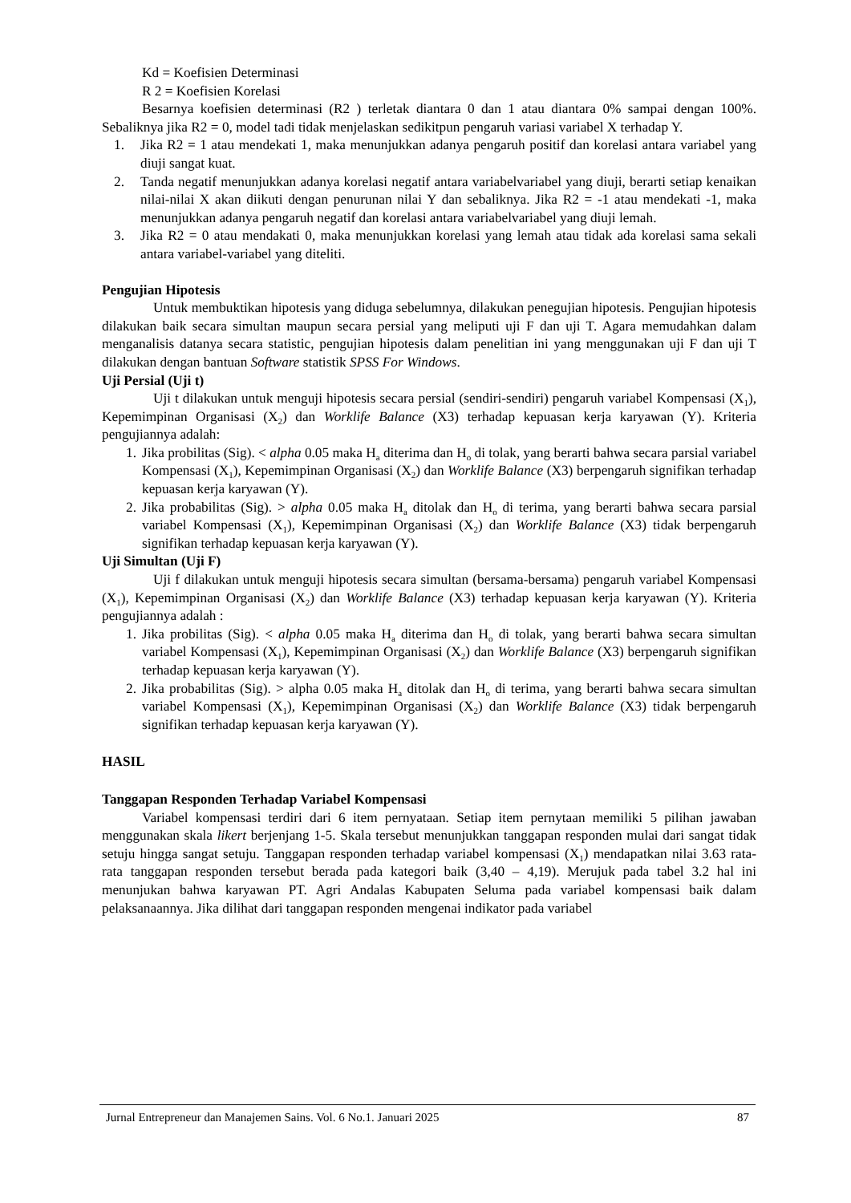Kd = Koefisien Determinasi
R 2 = Koefisien Korelasi
Besarnya koefisien determinasi (R2 ) terletak diantara 0 dan 1 atau diantara 0% sampai dengan 100%. Sebaliknya jika R2 = 0, model tadi tidak menjelaskan sedikitpun pengaruh variasi variabel X terhadap Y.
1. Jika R2 = 1 atau mendekati 1, maka menunjukkan adanya pengaruh positif dan korelasi antara variabel yang diuji sangat kuat.
2. Tanda negatif menunjukkan adanya korelasi negatif antara variabelvariabel yang diuji, berarti setiap kenaikan nilai-nilai X akan diikuti dengan penurunan nilai Y dan sebaliknya. Jika R2 = -1 atau mendekati -1, maka menunjukkan adanya pengaruh negatif dan korelasi antara variabelvariabel yang diuji lemah.
3. Jika R2 = 0 atau mendakati 0, maka menunjukkan korelasi yang lemah atau tidak ada korelasi sama sekali antara variabel-variabel yang diteliti.
Pengujian Hipotesis
Untuk membuktikan hipotesis yang diduga sebelumnya, dilakukan penegujian hipotesis. Pengujian hipotesis dilakukan baik secara simultan maupun secara persial yang meliputi uji F dan uji T. Agara memudahkan dalam menganalisis datanya secara statistic, pengujian hipotesis dalam penelitian ini yang menggunakan uji F dan uji T dilakukan dengan bantuan Software statistik SPSS For Windows.
Uji Persial (Uji t)
Uji t dilakukan untuk menguji hipotesis secara persial (sendiri-sendiri) pengaruh variabel Kompensasi (X<sub>1</sub>), Kepemimpinan Organisasi (X<sub>2</sub>) dan Worklife Balance (X3) terhadap kepuasan kerja karyawan (Y). Kriteria pengujiannya adalah:
1. Jika probilitas (Sig). < alpha 0.05 maka H<sub>a</sub> diterima dan H<sub>o</sub> di tolak, yang berarti bahwa secara parsial variabel Kompensasi (X<sub>1</sub>), Kepemimpinan Organisasi (X<sub>2</sub>) dan Worklife Balance (X3) berpengaruh signifikan terhadap kepuasan kerja karyawan (Y).
2. Jika probabilitas (Sig). > alpha 0.05 maka H<sub>a</sub> ditolak dan H<sub>o</sub> di terima, yang berarti bahwa secara parsial variabel Kompensasi (X<sub>1</sub>), Kepemimpinan Organisasi (X<sub>2</sub>) dan Worklife Balance (X3) tidak berpengaruh signifikan terhadap kepuasan kerja karyawan (Y).
Uji Simultan (Uji F)
Uji f dilakukan untuk menguji hipotesis secara simultan (bersama-bersama) pengaruh variabel Kompensasi (X<sub>1</sub>), Kepemimpinan Organisasi (X<sub>2</sub>) dan Worklife Balance (X3) terhadap kepuasan kerja karyawan (Y). Kriteria pengujiannya adalah :
1. Jika probilitas (Sig). < alpha 0.05 maka H<sub>a</sub> diterima dan H<sub>o</sub> di tolak, yang berarti bahwa secara simultan variabel Kompensasi (X<sub>1</sub>), Kepemimpinan Organisasi (X<sub>2</sub>) dan Worklife Balance (X3) berpengaruh signifikan terhadap kepuasan kerja karyawan (Y).
2. Jika probabilitas (Sig). > alpha 0.05 maka H<sub>a</sub> ditolak dan H<sub>o</sub> di terima, yang berarti bahwa secara simultan variabel Kompensasi (X<sub>1</sub>), Kepemimpinan Organisasi (X<sub>2</sub>) dan Worklife Balance (X3) tidak berpengaruh signifikan terhadap kepuasan kerja karyawan (Y).
HASIL
Tanggapan Responden Terhadap Variabel Kompensasi
Variabel kompensasi terdiri dari 6 item pernyataan. Setiap item pernytaan memiliki 5 pilihan jawaban menggunakan skala likert berjenjang 1-5. Skala tersebut menunjukkan tanggapan responden mulai dari sangat tidak setuju hingga sangat setuju. Tanggapan responden terhadap variabel kompensasi (X<sub>1</sub>) mendapatkan nilai 3.63 rata-rata tanggapan responden tersebut berada pada kategori baik (3,40 – 4,19). Merujuk pada tabel 3.2 hal ini menunjukan bahwa karyawan PT. Agri Andalas Kabupaten Seluma pada variabel kompensasi baik dalam pelaksanaannya. Jika dilihat dari tanggapan responden mengenai indikator pada variabel
Jurnal Entrepreneur dan Manajemen Sains. Vol. 6 No.1. Januari 2025 87